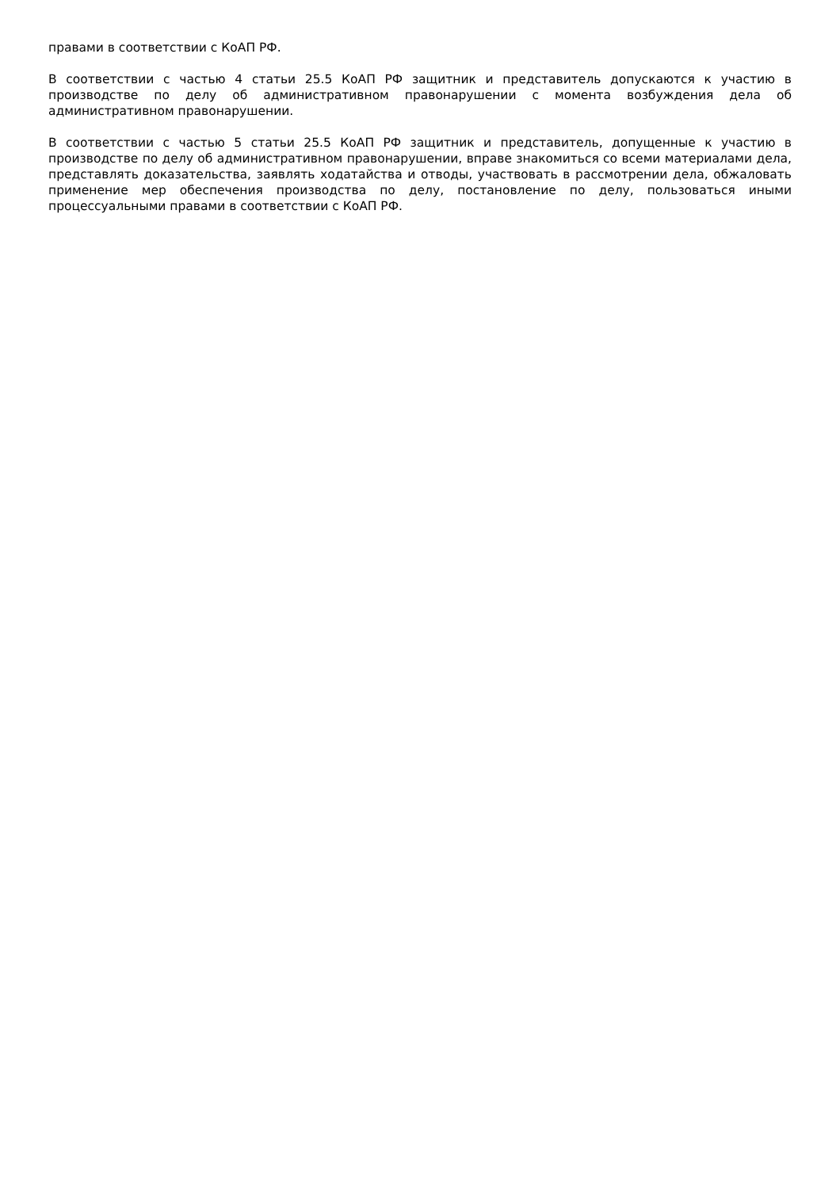правами в соответствии с КоАП РФ.
В соответствии с частью 4 статьи 25.5 КоАП РФ защитник и представитель допускаются к участию в производстве по делу об административном правонарушении с момента возбуждения дела об административном правонарушении.
В соответствии с частью 5 статьи 25.5 КоАП РФ защитник и представитель, допущенные к участию в производстве по делу об административном правонарушении, вправе знакомиться со всеми материалами дела, представлять доказательства, заявлять ходатайства и отводы, участвовать в рассмотрении дела, обжаловать применение мер обеспечения производства по делу, постановление по делу, пользоваться иными процессуальными правами в соответствии с КоАП РФ.